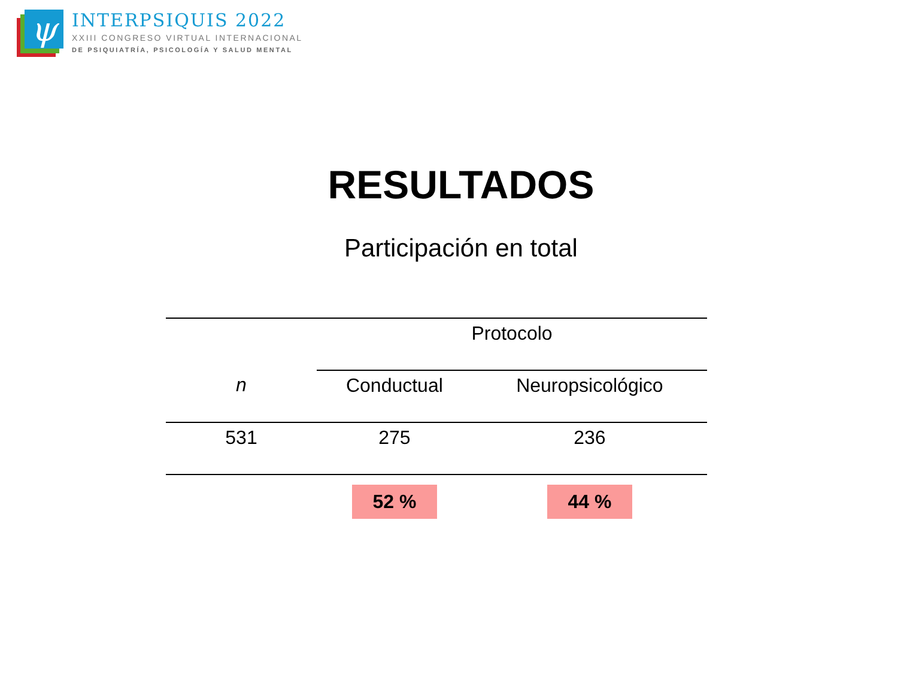ψ
INTERPSIQUIS 2022
XXIII CONGRESO VIRTUAL INTERNACIONAL
DE PSIQUIATRÍA, PSICOLOGÍA Y SALUD MENTAL
RESULTADOS
Participación en total
| | Protocolo | |
| --- | --- | --- |
| n | Conductual | Neuropsicológico |
| 531 | 275 | 236 |
| | 52 % | 44 % |